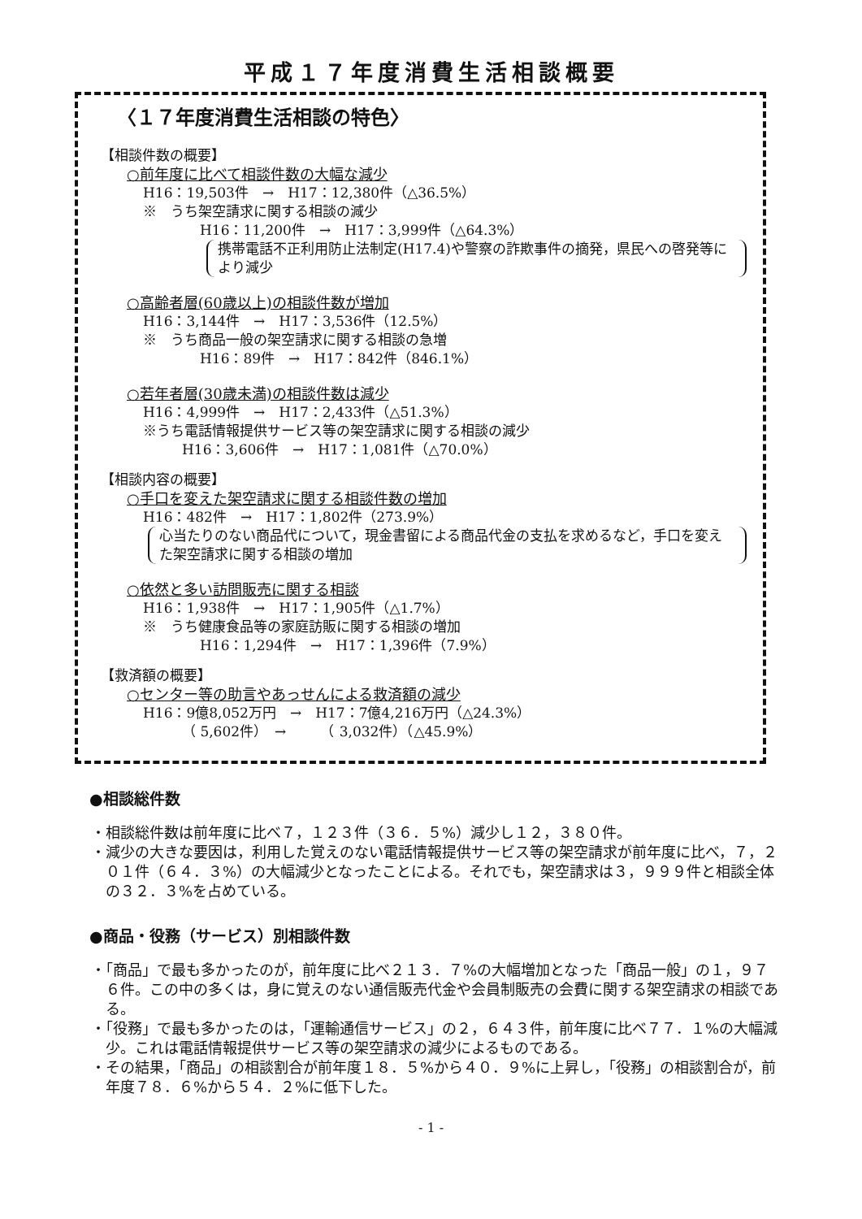平成１７年度消費生活相談概要
〈１７年度消費生活相談の特色〉
【相談件数の概要】
○前年度に比べて相談件数の大幅な減少
H16：19,503件　→　H17：12,380件（△36.5%）
※　うち架空請求に関する相談の減少
H16：11,200件　→　H17：3,999件（△64.3%）
携帯電話不正利用防止法制定(H17.4)や警察の詐欺事件の摘発，県民への啓発等により減少
○高齢者層(60歳以上)の相談件数が増加
H16：3,144件　→　H17：3,536件（12.5%）
※　うち商品一般の架空請求に関する相談の急増
H16：89件　→　H17：842件（846.1%）
○若年者層(30歳未満)の相談件数は減少
H16：4,999件　→　H17：2,433件（△51.3%）
※うち電話情報提供サービス等の架空請求に関する相談の減少
H16：3,606件　→　H17：1,081件（△70.0%）
【相談内容の概要】
○手口を変えた架空請求に関する相談件数の増加
H16：482件　→　H17：1,802件（273.9%）
心当たりのない商品代について，現金書留による商品代金の支払を求めるなど，手口を変えた架空請求に関する相談の増加
○依然と多い訪問販売に関する相談
H16：1,938件　→　H17：1,905件（△1.7%）
※　うち健康食品等の家庭訪販に関する相談の増加
H16：1,294件　→　H17：1,396件（7.9%）
【救済額の概要】
○センター等の助言やあっせんによる救済額の減少
H16：9億8,052万円　→　H17：7億4,216万円（△24.3%）
（ 5,602件）　→　　　（ 3,032件）（△45.9%）
●相談総件数
・相談総件数は前年度に比べ７，１２３件（３６．５%）減少し１２，３８０件。
・減少の大きな要因は，利用した覚えのない電話情報提供サービス等の架空請求が前年度に比べ，７，２０１件（６４．３%）の大幅減少となったことによる。それでも，架空請求は３，９９９件と相談全体の３２．３%を占めている。
●商品・役務（サービス）別相談件数
・「商品」で最も多かったのが，前年度に比べ２１３．７%の大幅増加となった「商品一般」の１，９７６件。この中の多くは，身に覚えのない通信販売代金や会員制販売の会費に関する架空請求の相談である。
・「役務」で最も多かったのは，「運輸通信サービス」の２，６４３件，前年度に比べ７７．１%の大幅減少。これは電話情報提供サービス等の架空請求の減少によるものである。
・その結果，「商品」の相談割合が前年度１８．５%から４０．９%に上昇し，「役務」の相談割合が，前年度７８．６%から５４．２%に低下した。
- 1 -